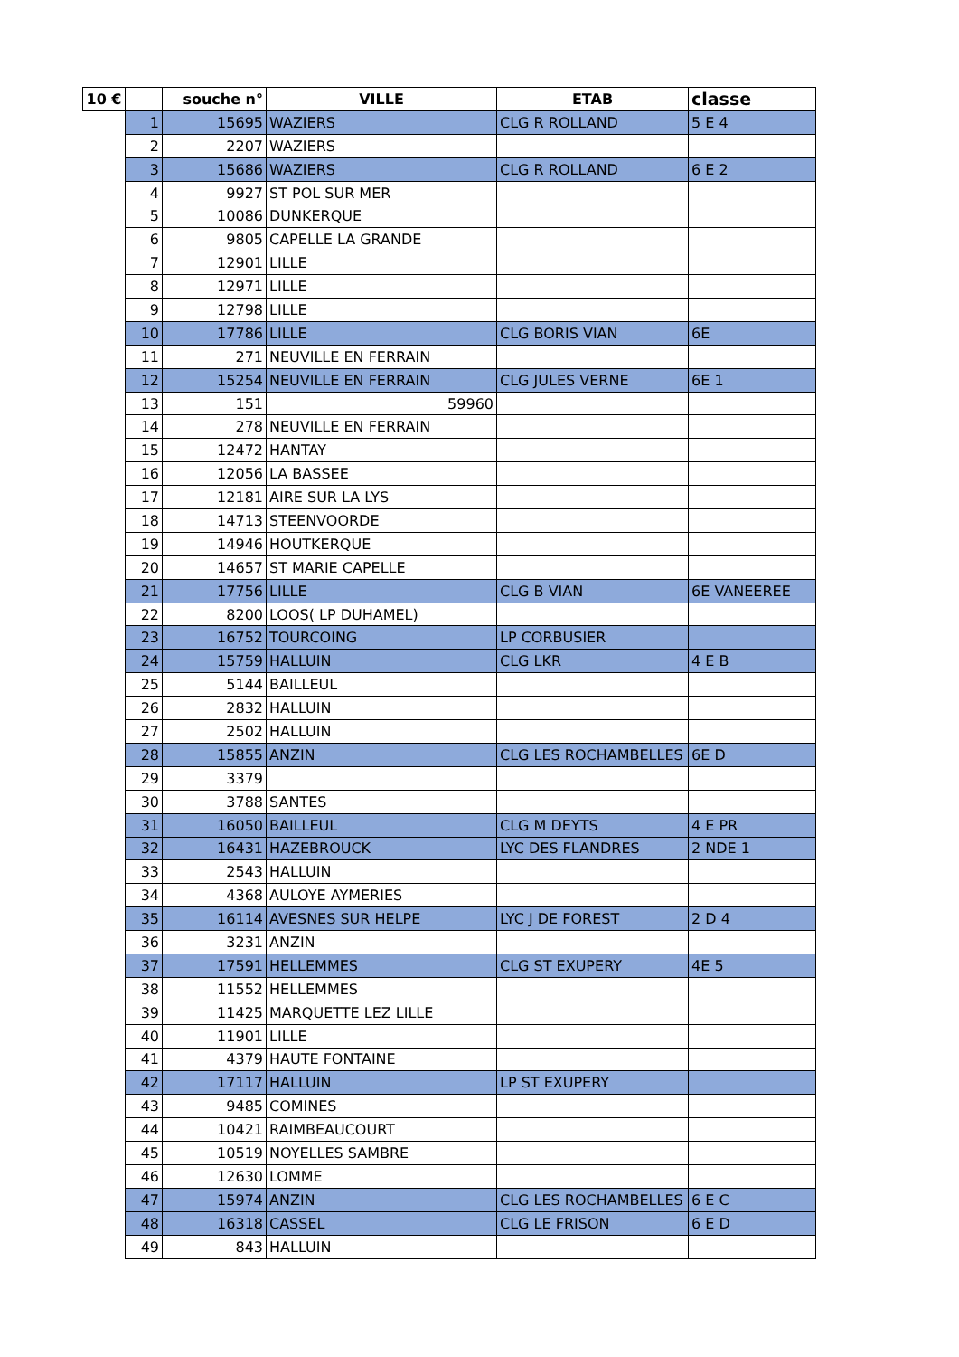| 10 € | | souche n° | VILLE | ETAB | classe |
| --- | --- | --- | --- | --- | --- |
| | 1 | 15695 | WAZIERS | CLG R ROLLAND | 5 E 4 |
| | 2 | 2207 | WAZIERS | | |
| | 3 | 15686 | WAZIERS | CLG R ROLLAND | 6 E 2 |
| | 4 | 9927 | ST POL SUR MER | | |
| | 5 | 10086 | DUNKERQUE | | |
| | 6 | 9805 | CAPELLE LA GRANDE | | |
| | 7 | 12901 | LILLE | | |
| | 8 | 12971 | LILLE | | |
| | 9 | 12798 | LILLE | | |
| | 10 | 17786 | LILLE | CLG BORIS VIAN | 6E |
| | 11 | 271 | NEUVILLE EN FERRAIN | | |
| | 12 | 15254 | NEUVILLE EN FERRAIN | CLG JULES VERNE | 6E 1 |
| | 13 | 151 | 59960 | | |
| | 14 | 278 | NEUVILLE EN FERRAIN | | |
| | 15 | 12472 | HANTAY | | |
| | 16 | 12056 | LA BASSEE | | |
| | 17 | 12181 | AIRE SUR LA LYS | | |
| | 18 | 14713 | STEENVOORDE | | |
| | 19 | 14946 | HOUTKERQUE | | |
| | 20 | 14657 | ST MARIE CAPELLE | | |
| | 21 | 17756 | LILLE | CLG B VIAN | 6E VANEEREE |
| | 22 | 8200 | LOOS( LP DUHAMEL) | | |
| | 23 | 16752 | TOURCOING | LP CORBUSIER | |
| | 24 | 15759 | HALLUIN | CLG LKR | 4 E B |
| | 25 | 5144 | BAILLEUL | | |
| | 26 | 2832 | HALLUIN | | |
| | 27 | 2502 | HALLUIN | | |
| | 28 | 15855 | ANZIN | CLG LES ROCHAMBELLES | 6E D |
| | 29 | 3379 | | | |
| | 30 | 3788 | SANTES | | |
| | 31 | 16050 | BAILLEUL | CLG M DEYTS | 4 E PR |
| | 32 | 16431 | HAZEBROUCK | LYC DES FLANDRES | 2 NDE 1 |
| | 33 | 2543 | HALLUIN | | |
| | 34 | 4368 | AULOYE AYMERIES | | |
| | 35 | 16114 | AVESNES SUR HELPE | LYC J DE FOREST | 2 D 4 |
| | 36 | 3231 | ANZIN | | |
| | 37 | 17591 | HELLEMMES | CLG ST EXUPERY | 4E 5 |
| | 38 | 11552 | HELLEMMES | | |
| | 39 | 11425 | MARQUETTE LEZ LILLE | | |
| | 40 | 11901 | LILLE | | |
| | 41 | 4379 | HAUTE FONTAINE | | |
| | 42 | 17117 | HALLUIN | LP ST EXUPERY | |
| | 43 | 9485 | COMINES | | |
| | 44 | 10421 | RAIMBEAUCOURT | | |
| | 45 | 10519 | NOYELLES SAMBRE | | |
| | 46 | 12630 | LOMME | | |
| | 47 | 15974 | ANZIN | CLG LES ROCHAMBELLES | 6 E C |
| | 48 | 16318 | CASSEL | CLG LE FRISON | 6 E D |
| | 49 | 843 | HALLUIN | | |